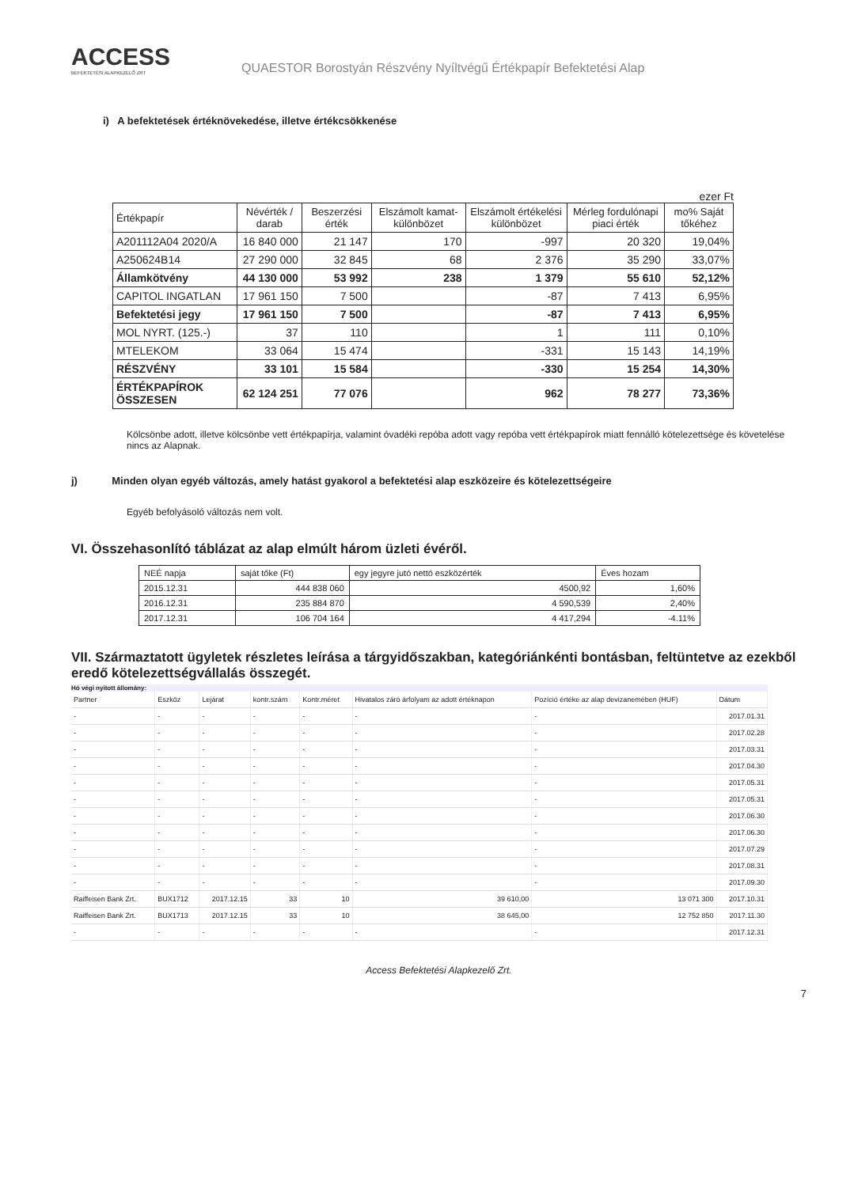ACCESS
BEFEKTETÉSI ALAPKEZELŐ ZRT
QUAESTOR Borostyán Részvény Nyíltvégű Értékpapír Befektetési Alap
i) A befektetések értéknövekedése, illetve értékcsökkenése
ezer Ft
| Értékpapír | Névérték / darab | Beszerzési érték | Elszámolt kamat-különbözet | Elszámolt értékelési különbözet | Mérleg fordulónapi piaci érték | mo% Saját tőkéhez |
| --- | --- | --- | --- | --- | --- | --- |
| A201112A04 2020/A | 16 840 000 | 21 147 | 170 | -997 | 20 320 | 19,04% |
| A250624B14 | 27 290 000 | 32 845 | 68 | 2 376 | 35 290 | 33,07% |
| Államkötvény | 44 130 000 | 53 992 | 238 | 1 379 | 55 610 | 52,12% |
| CAPITOL INGATLAN | 17 961 150 | 7 500 | | -87 | 7 413 | 6,95% |
| Befektetési jegy | 17 961 150 | 7 500 | | -87 | 7 413 | 6,95% |
| MOL NYRT. (125.-) | 37 | 110 | | 1 | 111 | 0,10% |
| MTELEKOM | 33 064 | 15 474 | | -331 | 15 143 | 14,19% |
| RÉSZVÉNY | 33 101 | 15 584 | | -330 | 15 254 | 14,30% |
| ÉRTÉKPAPÍROK ÖSSZESEN | 62 124 251 | 77 076 | | 962 | 78 277 | 73,36% |
Kölcsönbe adott, illetve kölcsönbe vett értékpapírja, valamint óvadéki repóba adott vagy repóba vett értékpapírok miatt fennálló kötelezettsége és követelése nincs az Alapnak.
j) Minden olyan egyéb változás, amely hatást gyakorol a befektetési alap eszközeire és kötelezettségeire
Egyéb befolyásoló változás nem volt.
VI. Összehasonlító táblázat az alap elmúlt három üzleti évéről.
| NEÉ napja | saját tőke (Ft) | egy jegyre jutó nettó eszközérték | Éves hozam |
| 2015.12.31 | 444 838 060 | 4500,92 | 1,60% |
| 2016.12.31 | 235 884 870 | 4 590,539 | 2,40% |
| 2017.12.31 | 106 704 164 | 4 417,294 | -4.11% |
VII. Származtatott ügyletek részletes leírása a tárgyidőszakban, kategóriánkénti bontásban, feltüntetve az ezekből eredő kötelezettségvállalás összegét.
Hó végi nyitott állomány:
| Partner | Eszköz | Lejárat | kontr.szám | Kontr.méret | Hivatalos záró árfolyam az adott értéknapon | Pozíció értéke az alap devizanemében (HUF) | Dátum |
| - | - | - | - | - | - | - | 2017.01.31 |
| - | - | - | - | - | - | - | 2017.02.28 |
| - | - | - | - | - | - | - | 2017.03.31 |
| - | - | - | - | - | - | - | 2017.04.30 |
| - | - | - | - | - | - | - | 2017.05.31 |
| - | - | - | - | - | - | - | 2017.05.31 |
| - | - | - | - | - | - | - | 2017.06.30 |
| - | - | - | - | - | - | - | 2017.06.30 |
| - | - | - | - | - | - | - | 2017.07.29 |
| - | - | - | - | - | - | - | 2017.08.31 |
| - | - | - | - | - | - | - | 2017.09.30 |
| Raiffeisen Bank Zrt. | BUX1712 | 2017.12.15 | 33 | 10 | 39 610,00 | 13 071 300 | 2017.10.31 |
| Raiffeisen Bank Zrt. | BUX1713 | 2017.12.15 | 33 | 10 | 38 645,00 | 12 752 850 | 2017.11.30 |
| - | - | - | - | - | - | - | 2017.12.31 |
Access Befektetési Alapkezelő Zrt.
7